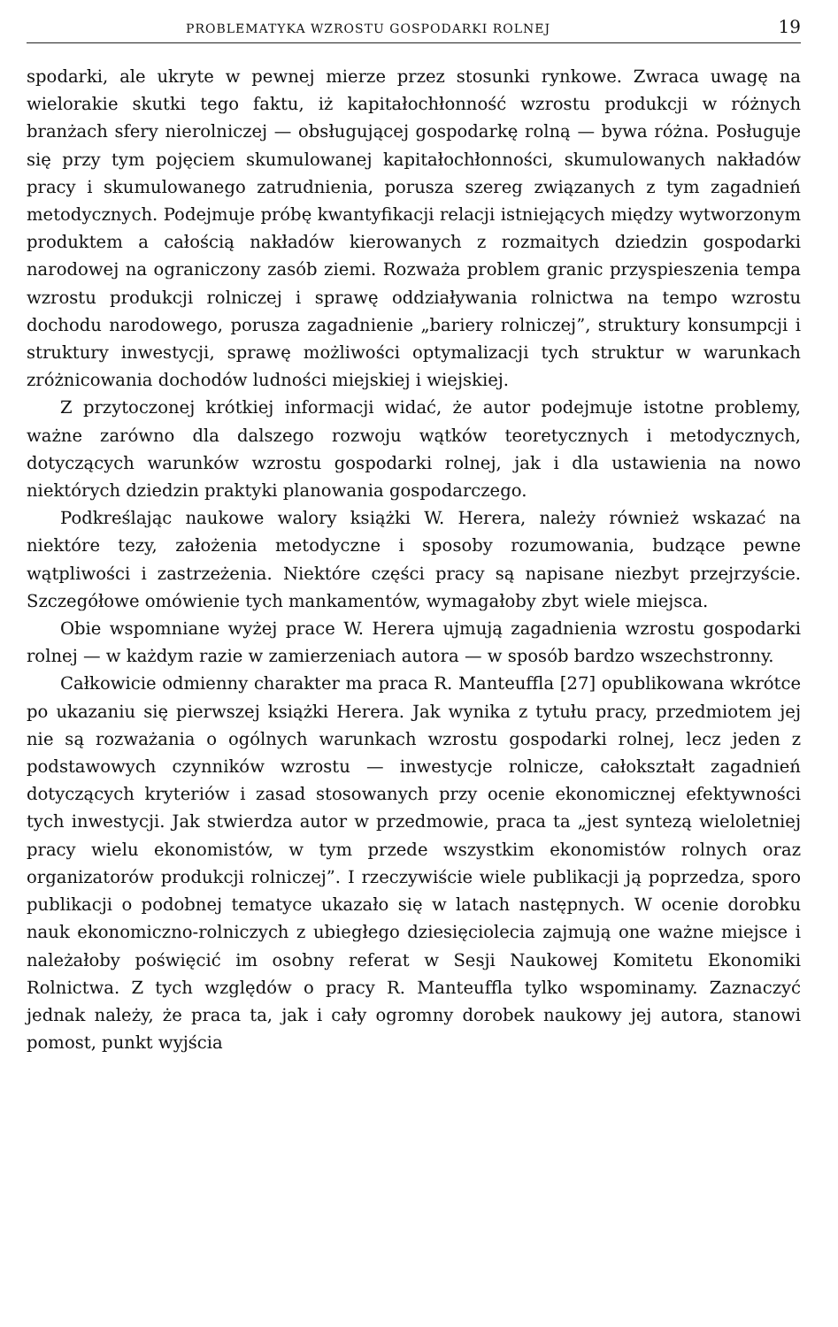PROBLEMATYKA WZROSTU GOSPODARKI ROLNEJ 19
spodarki, ale ukryte w pewnej mierze przez stosunki rynkowe. Zwraca uwagę na wielorakie skutki tego faktu, iż kapitałochłonność wzrostu produkcji w różnych branżach sfery nierolniczej — obsługującej gospodarkę rolną — bywa różna. Posługuje się przy tym pojęciem skumulowanej kapitałochłonności, skumulowanych nakładów pracy i skumulowanego zatrudnienia, porusza szereg związanych z tym zagadnień metodycznych. Podejmuje próbę kwantyfikacji relacji istniejących między wytworzonym produktem a całością nakładów kierowanych z rozmaitych dziedzin gospodarki narodowej na ograniczony zasób ziemi. Rozważa problem granic przyspieszenia tempa wzrostu produkcji rolniczej i sprawę oddziaływania rolnictwa na tempo wzrostu dochodu narodowego, porusza zagadnienie „bariery rolniczej”, struktury konsumpcji i struktury inwestycji, sprawę możliwości optymalizacji tych struktur w warunkach zróżnicowania dochodów ludności miejskiej i wiejskiej.
Z przytoczonej krótkiej informacji widać, że autor podejmuje istotne problemy, ważne zarówno dla dalszego rozwoju wątków teoretycznych i metodycznych, dotyczących warunków wzrostu gospodarki rolnej, jak i dla ustawienia na nowo niektórych dziedzin praktyki planowania gospodarczego.
Podkreślając naukowe walory książki W. Herera, należy również wskazać na niektóre tezy, założenia metodyczne i sposoby rozumowania, budzące pewne wątpliwości i zastrzeżenia. Niektóre części pracy są napisane niezbyt przejrzyście. Szczegółowe omówienie tych mankamentów, wymagałoby zbyt wiele miejsca.
Obie wspomniane wyżej prace W. Herera ujmują zagadnienia wzrostu gospodarki rolnej — w każdym razie w zamierzeniach autora — w sposób bardzo wszechstronny.
Całkowicie odmienny charakter ma praca R. Manteuffla [27] opublikowana wkrótce po ukazaniu się pierwszej książki Herera. Jak wynika z tytułu pracy, przedmiotem jej nie są rozważania o ogólnych warunkach wzrostu gospodarki rolnej, lecz jeden z podstawowych czynników wzrostu — inwestycje rolnicze, całokształt zagadnień dotyczących kryteriów i zasad stosowanych przy ocenie ekonomicznej efektywności tych inwestycji. Jak stwierdza autor w przedmowie, praca ta „jest syntezą wieloletniej pracy wielu ekonomistów, w tym przede wszystkim ekonomistów rolnych oraz organizatorów produkcji rolniczej”. I rzeczywiście wiele publikacji ją poprzedza, sporo publikacji o podobnej tematyce ukazało się w latach następnych. W ocenie dorobku nauk ekonomiczno-rolniczych z ubiegłego dziesięciolecia zajmują one ważne miejsce i należałoby poświęcić im osobny referat w Sesji Naukowej Komitetu Ekonomiki Rolnictwa. Z tych względów o pracy R. Manteuffla tylko wspominamy. Zaznaczyć jednak należy, że praca ta, jak i cały ogromny dorobek naukowy jej autora, stanowi pomost, punkt wyjścia